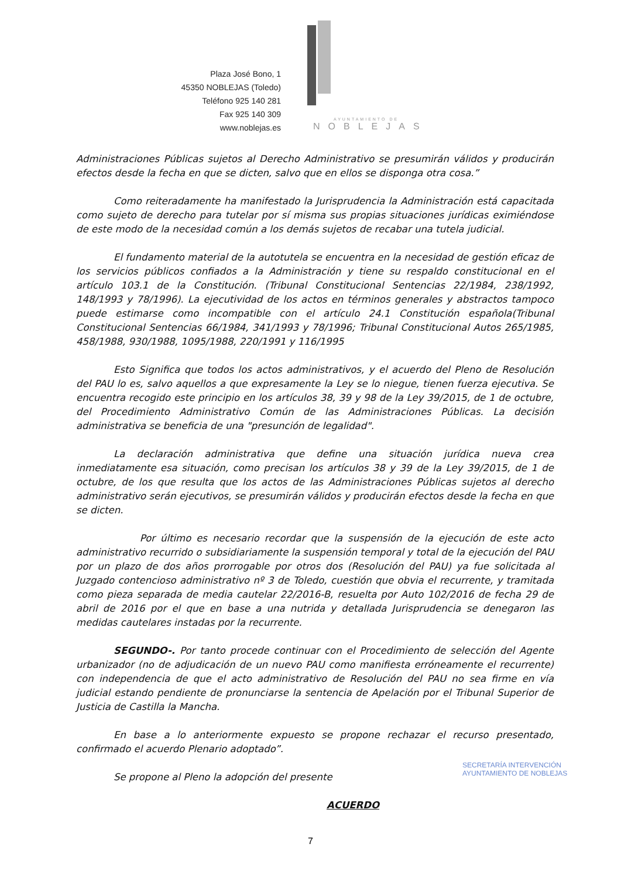Plaza José Bono, 1
45350 NOBLEJAS (Toledo)
Teléfono 925 140 281
Fax 925 140 309
www.noblejas.es
AYUNTAMIENTO DE
NOBLEJAS
Administraciones Públicas sujetos al Derecho Administrativo se presumirán válidos y producirán efectos desde la fecha en que se dicten, salvo que en ellos se disponga otra cosa.”
Como reiteradamente ha manifestado la Jurisprudencia la Administración está capacitada como sujeto de derecho para tutelar por sí misma sus propias situaciones jurídicas eximiéndose de este modo de la necesidad común a los demás sujetos de recabar una tutela judicial.
El fundamento material de la autotutela se encuentra en la necesidad de gestión eficaz de los servicios públicos confiados a la Administración y tiene su respaldo constitucional en el artículo 103.1 de la Constitución. (Tribunal Constitucional Sentencias 22/1984, 238/1992, 148/1993 y 78/1996). La ejecutividad de los actos en términos generales y abstractos tampoco puede estimarse como incompatible con el artículo 24.1 Constitución española(Tribunal Constitucional Sentencias 66/1984, 341/1993 y 78/1996; Tribunal Constitucional Autos 265/1985, 458/1988, 930/1988, 1095/1988, 220/1991 y 116/1995
Esto Significa que todos los actos administrativos, y el acuerdo del Pleno de Resolución del PAU lo es, salvo aquellos a que expresamente la Ley se lo niegue, tienen fuerza ejecutiva. Se encuentra recogido este principio en los artículos 38, 39 y 98 de la Ley 39/2015, de 1 de octubre, del Procedimiento Administrativo Común de las Administraciones Públicas. La decisión administrativa se beneficia de una "presunción de legalidad".
La declaración administrativa que define una situación jurídica nueva crea inmediatamente esa situación, como precisan los artículos 38 y 39 de la Ley 39/2015, de 1 de octubre, de los que resulta que los actos de las Administraciones Públicas sujetos al derecho administrativo serán ejecutivos, se presumirán válidos y producirán efectos desde la fecha en que se dicten.
Por último es necesario recordar que la suspensión de la ejecución de este acto administrativo recurrido o subsidiariamente la suspensión temporal y total de la ejecución del PAU por un plazo de dos años prorrogable por otros dos (Resolución del PAU) ya fue solicitada al Juzgado contencioso administrativo nº 3 de Toledo, cuestión que obvia el recurrente, y tramitada como pieza separada de media cautelar 22/2016-B, resuelta por Auto 102/2016 de fecha 29 de abril de 2016 por el que en base a una nutrida y detallada Jurisprudencia se denegaron las medidas cautelares instadas por la recurrente.
SEGUNDO-. Por tanto procede continuar con el Procedimiento de selección del Agente urbanizador (no de adjudicación de un nuevo PAU como manifiesta erróneamente el recurrente) con independencia de que el acto administrativo de Resolución del PAU no sea firme en vía judicial estando pendiente de pronunciarse la sentencia de Apelación por el Tribunal Superior de Justicia de Castilla la Mancha.
En base a lo anteriormente expuesto se propone rechazar el recurso presentado, confirmado el acuerdo Plenario adoptado”.
Se propone al Pleno la adopción del presente
ACUERDO
SECRETARÍA INTERVENCIÓN
AYUNTAMIENTO DE NOBLEJAS
7